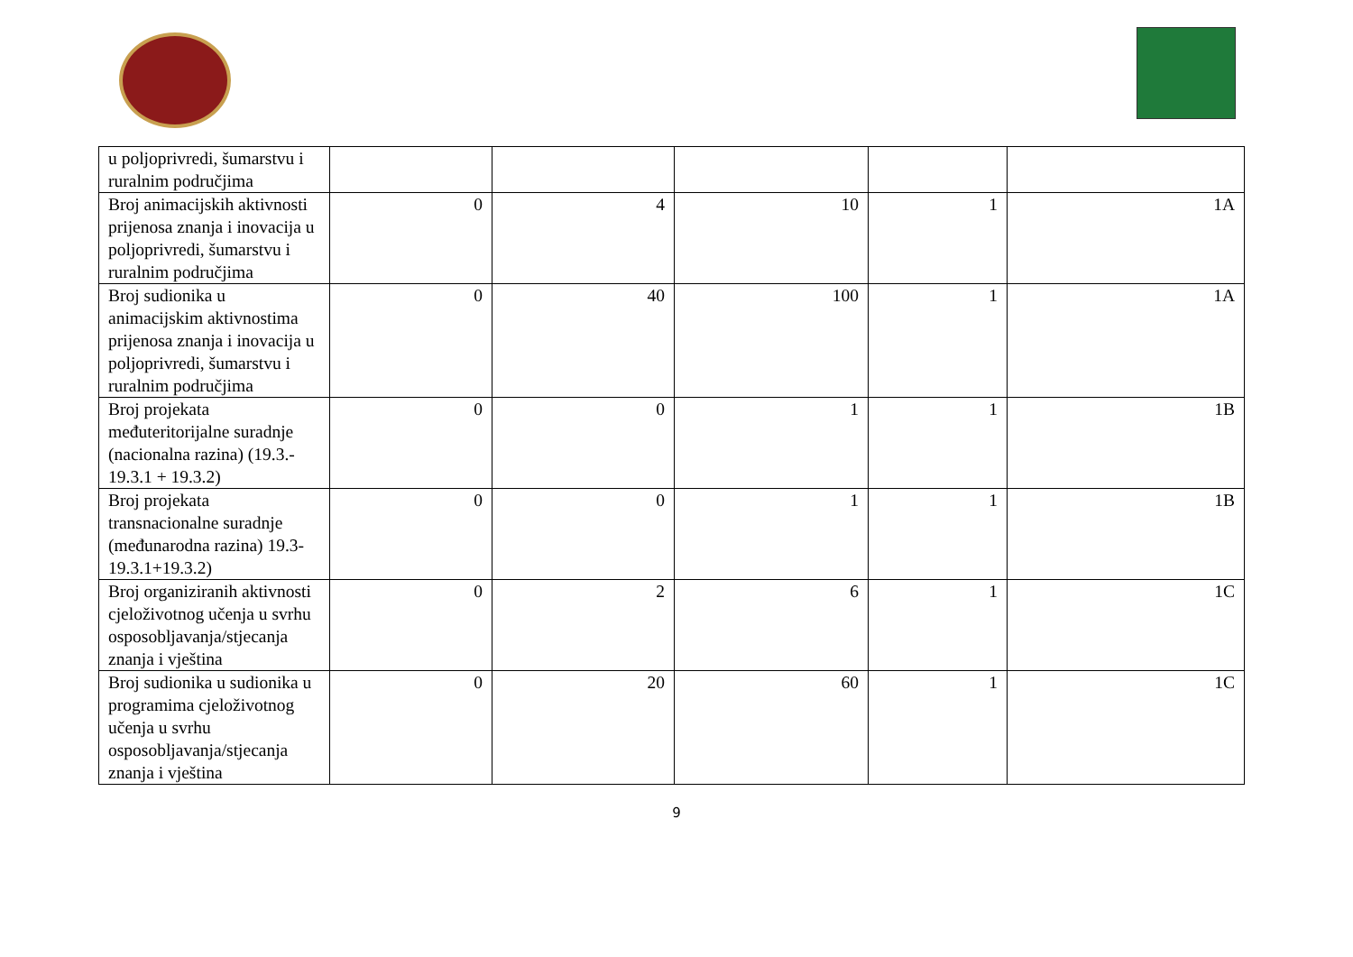| u poljoprivredi, šumarstvu i ruralnim područjima | | | | | |
| Broj animacijskih aktivnosti prijenosa znanja i inovacija u poljoprivredi, šumarstvu i ruralnim područjima | 0 | 4 | 10 | 1 | 1A |
| Broj sudionika u animacijskim aktivnostima prijenosa znanja i inovacija u poljoprivredi, šumarstvu i ruralnim područjima | 0 | 40 | 100 | 1 | 1A |
| Broj projekata međuteritorijalne suradnje (nacionalna razina) (19.3.- 19.3.1 + 19.3.2) | 0 | 0 | 1 | 1 | 1B |
| Broj projekata transnacionalne suradnje (međunarodna razina) 19.3-19.3.1+19.3.2) | 0 | 0 | 1 | 1 | 1B |
| Broj organiziranih aktivnosti cjeloživotnog učenja u svrhu osposobljavanja/stjecanja znanja i vještina | 0 | 2 | 6 | 1 | 1C |
| Broj sudionika u sudionika u programima cjeloživotnog učenja u svrhu osposobljavanja/stjecanja znanja i vještina | 0 | 20 | 60 | 1 | 1C |
9